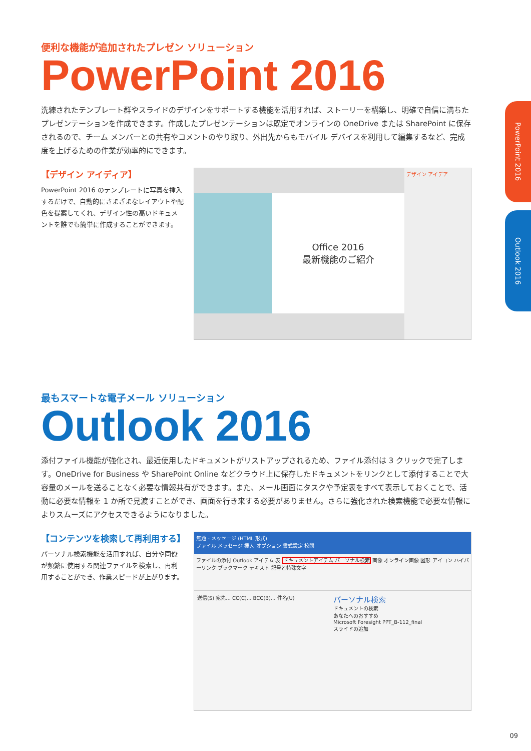PowerPoint 2016
Outlook 2016
便利な機能が追加されたプレゼン ソリューション
PowerPoint 2016
洗練されたテンプレート群やスライドのデザインをサポートする機能を活用すれば、ストーリーを構築し、明確で自信に満ちたプレゼンテーションを作成できます。作成したプレゼンテーションは既定でオンラインの OneDrive または SharePoint に保存されるので、チーム メンバーとの共有やコメントのやり取り、外出先からもモバイル デバイスを利用して編集するなど、完成度を上げるための作業が効率的にできます。
【デザイン アイディア】
PowerPoint 2016 のテンプレートに写真を挿入するだけで、自動的にさまざまなレイアウトや配色を提案してくれ、デザイン性の高いドキュメントを誰でも簡単に作成することができます。
Office 2016
最新機能のご紹介
デザイン アイデア
最もスマートな電子メール ソリューション
Outlook 2016
添付ファイル機能が強化され、最近使用したドキュメントがリストアップされるため、ファイル添付は 3 クリックで完了します。OneDrive for Business や SharePoint Online などクラウド上に保存したドキュメントをリンクとして添付することで大容量のメールを送ることなく必要な情報共有ができます。また、メール画面にタスクや予定表をすべて表示しておくことで、活動に必要な情報を 1 か所で見渡すことができ、画面を行き来する必要がありません。さらに強化された検索機能で必要な情報によりスムーズにアクセスできるようになりました。
【コンテンツを検索して再利用する】
パーソナル検索機能を活用すれば、自分や同僚が頻繁に使用する関連ファイルを検索し、再利用することができ、作業スピードが上がります。
無題 - メッセージ (HTML 形式)
ファイル メッセージ 挿入 オプション 書式設定 校閲
ファイルの添付 Outlook アイテム 表 ドキュメントアイテム パーソナル検索 画像 オンライン画像 図形 アイコン ハイパーリンク ブックマーク テキスト 記号と特殊文字
送信(S) 宛先... CC(C)... BCC(B)... 件名(U)
パーソナル検索
ドキュメントの検索
あなたへのおすすめ
Microsoft Foresight PPT_B-112_final
スライドの追加
09